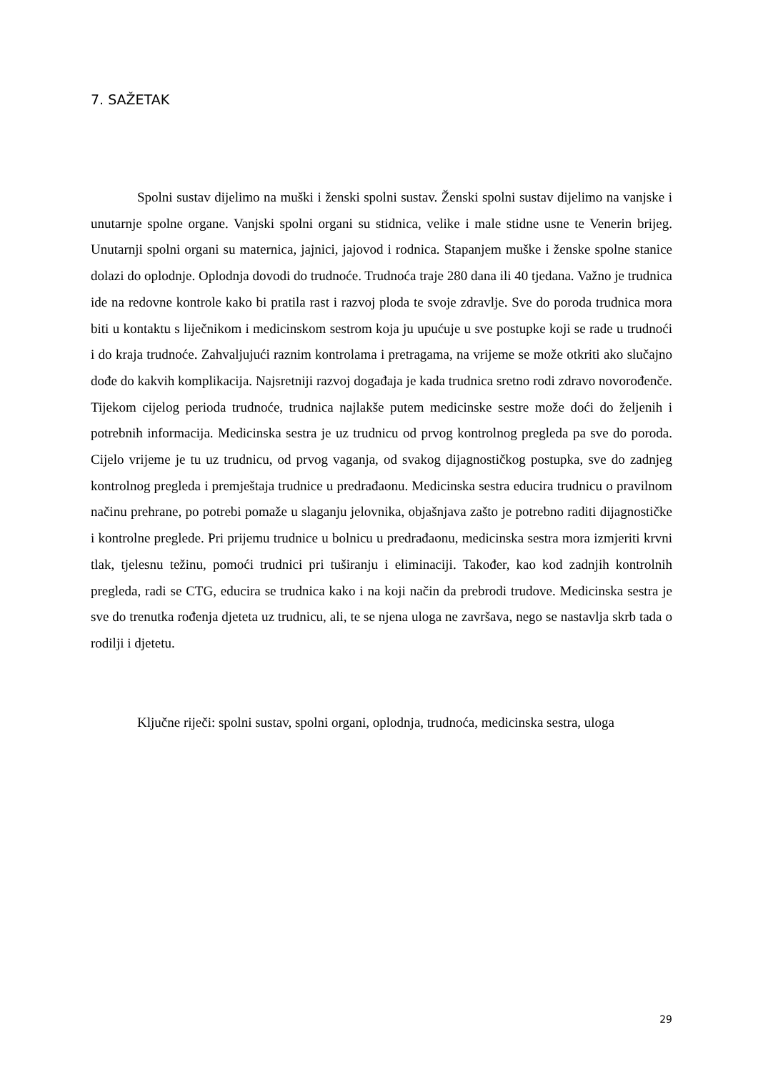7. SAŽETAK
Spolni sustav dijelimo na muški i ženski spolni sustav. Ženski spolni sustav dijelimo na vanjske i unutarnje spolne organe. Vanjski spolni organi su stidnica, velike i male stidne usne te Venerin brijeg. Unutarnji spolni organi su maternica, jajnici, jajovod i rodnica. Stapanjem muške i ženske spolne stanice dolazi do oplodnje. Oplodnja dovodi do trudnoće. Trudnoća traje 280 dana ili 40 tjedana. Važno je trudnica ide na redovne kontrole kako bi pratila rast i razvoj ploda te svoje zdravlje. Sve do poroda trudnica mora biti u kontaktu s liječnikom i medicinskom sestrom koja ju upućuje u sve postupke koji se rade u trudnoći i do kraja trudnoće. Zahvaljujući raznim kontrolama i pretragama, na vrijeme se može otkriti ako slučajno dođe do kakvih komplikacija. Najsretniji razvoj događaja je kada trudnica sretno rodi zdravo novorođenče. Tijekom cijelog perioda trudnoće, trudnica najlakše putem medicinske sestre može doći do željenih i potrebnih informacija. Medicinska sestra je uz trudnicu od prvog kontrolnog pregleda pa sve do poroda. Cijelo vrijeme je tu uz trudnicu, od prvog vaganja, od svakog dijagnostičkog postupka, sve do zadnjeg kontrolnog pregleda i premještaja trudnice u predrađaonu. Medicinska sestra educira trudnicu o pravilnom načinu prehrane, po potrebi pomaže u slaganju jelovnika, objašnjava zašto je potrebno raditi dijagnostičke i kontrolne preglede. Pri prijemu trudnice u bolnicu u predrađaonu, medicinska sestra mora izmjeriti krvni tlak, tjelesnu težinu, pomoći trudnici pri tuširanju i eliminaciji. Također, kao kod zadnjih kontrolnih pregleda, radi se CTG, educira se trudnica kako i na koji način da prebrodi trudove. Medicinska sestra je sve do trenutka rođenja djeteta uz trudnicu, ali, te se njena uloga ne završava, nego se nastavlja skrb tada o rodilji i djetetu.
Ključne riječi: spolni sustav, spolni organi, oplodnja, trudnoća, medicinska sestra, uloga
29